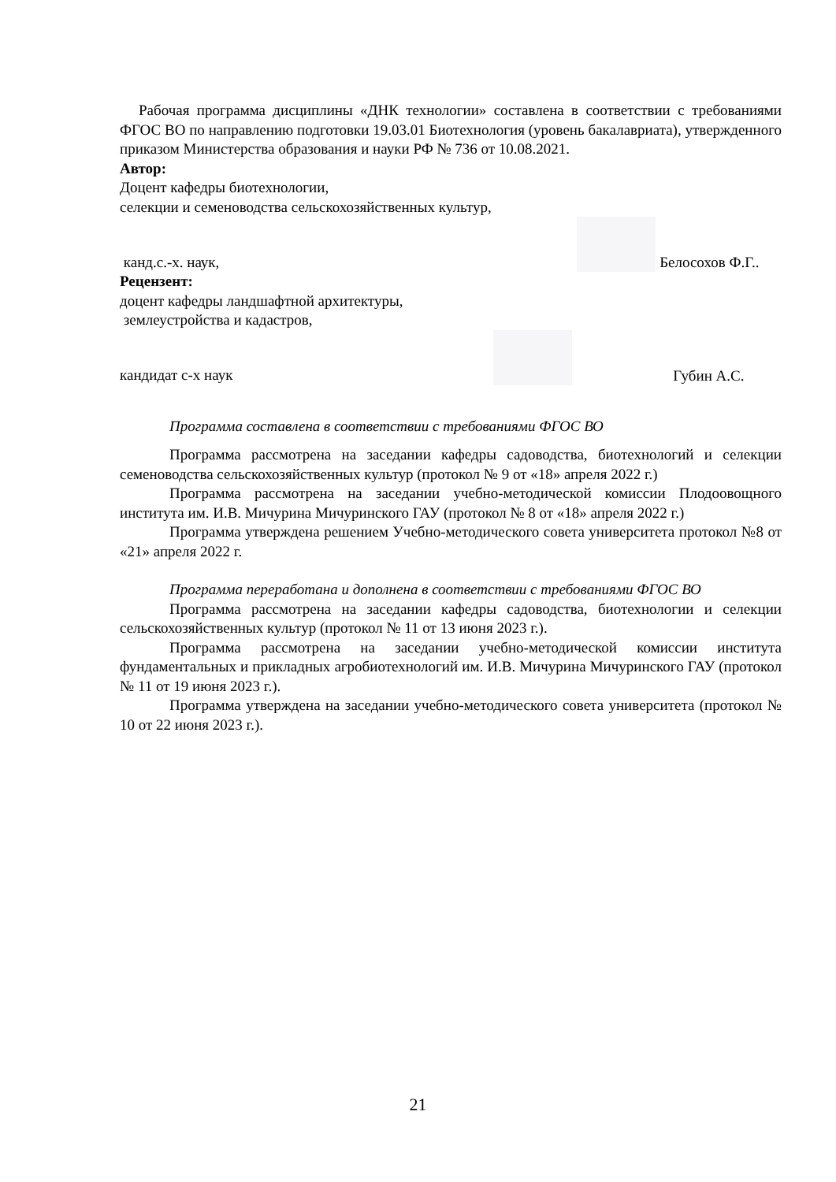Рабочая программа дисциплины «ДНК технологии» составлена в соответствии с требованиями ФГОС ВО по направлению подготовки 19.03.01 Биотехнология (уровень бакалавриата), утвержденного приказом Министерства образования и науки РФ № 736 от 10.08.2021.
Автор:
Доцент кафедры биотехнологии,
селекции и семеноводства сельскохозяйственных культур,
канд.с.-х. наук, Белосохов Ф.Г..
Рецензент:
доцент кафедры ландшафтной архитектуры,
землеустройства и кадастров,
кандидат с-х наук Губин А.С.
Программа составлена в соответствии с требованиями ФГОС ВО
Программа рассмотрена на заседании кафедры садоводства, биотехнологий и селекции семеноводства сельскохозяйственных культур (протокол № 9 от «18» апреля 2022 г.)
Программа рассмотрена на заседании учебно-методической комиссии Плодоовощного института им. И.В. Мичурина Мичуринского ГАУ (протокол № 8 от «18» апреля 2022 г.)
Программа утверждена решением Учебно-методического совета университета протокол №8 от «21» апреля 2022 г.
Программа переработана и дополнена в соответствии с требованиями ФГОС ВО
Программа рассмотрена на заседании кафедры садоводства, биотехнологии и селекции сельскохозяйственных культур (протокол № 11 от 13 июня 2023 г.).
Программа рассмотрена на заседании учебно-методической комиссии института фундаментальных и прикладных агробиотехнологий им. И.В. Мичурина Мичуринского ГАУ (протокол № 11 от 19 июня 2023 г.).
Программа утверждена на заседании учебно-методического совета университета (протокол № 10 от 22 июня 2023 г.).
21